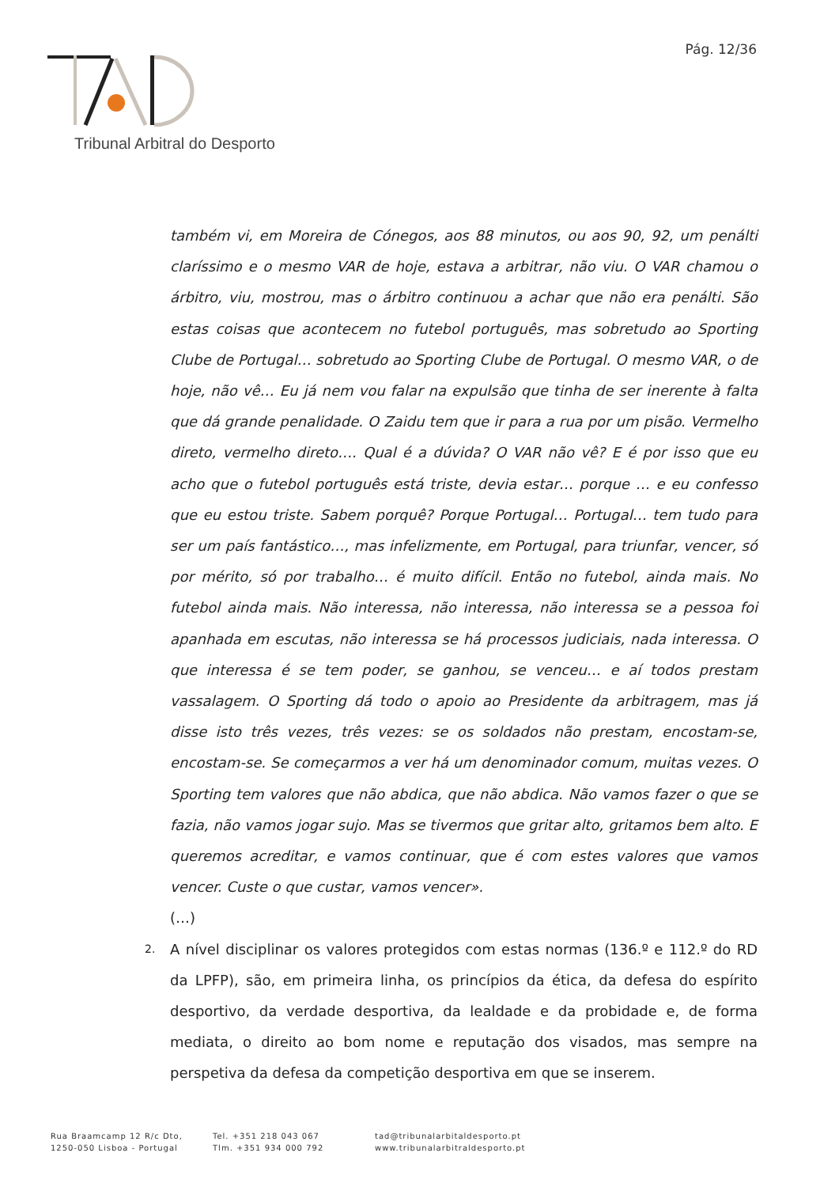Pág. 12/36
Tribunal Arbitral do Desporto
também vi, em Moreira de Cónegos, aos 88 minutos, ou aos 90, 92, um penálti claríssimo e o mesmo VAR de hoje, estava a arbitrar, não viu. O VAR chamou o árbitro, viu, mostrou, mas o árbitro continuou a achar que não era penálti. São estas coisas que acontecem no futebol português, mas sobretudo ao Sporting Clube de Portugal… sobretudo ao Sporting Clube de Portugal. O mesmo VAR, o de hoje, não vê… Eu já nem vou falar na expulsão que tinha de ser inerente à falta que dá grande penalidade. O Zaidu tem que ir para a rua por um pisão. Vermelho direto, vermelho direto…. Qual é a dúvida? O VAR não vê? E é por isso que eu acho que o futebol português está triste, devia estar… porque … e eu confesso que eu estou triste. Sabem porquê? Porque Portugal… Portugal… tem tudo para ser um país fantástico…, mas infelizmente, em Portugal, para triunfar, vencer, só por mérito, só por trabalho… é muito difícil. Então no futebol, ainda mais. No futebol ainda mais. Não interessa, não interessa, não interessa se a pessoa foi apanhada em escutas, não interessa se há processos judiciais, nada interessa. O que interessa é se tem poder, se ganhou, se venceu… e aí todos prestam vassalagem. O Sporting dá todo o apoio ao Presidente da arbitragem, mas já disse isto três vezes, três vezes: se os soldados não prestam, encostam-se, encostam-se. Se começarmos a ver há um denominador comum, muitas vezes. O Sporting tem valores que não abdica, que não abdica. Não vamos fazer o que se fazia, não vamos jogar sujo. Mas se tivermos que gritar alto, gritamos bem alto. E queremos acreditar, e vamos continuar, que é com estes valores que vamos vencer. Custe o que custar, vamos vencer».
(…)
2.
A nível disciplinar os valores protegidos com estas normas (136.º e 112.º do RD da LPFP), são, em primeira linha, os princípios da ética, da defesa do espírito desportivo, da verdade desportiva, da lealdade e da probidade e, de forma mediata, o direito ao bom nome e reputação dos visados, mas sempre na perspetiva da defesa da competição desportiva em que se inserem.
Rua Braamcamp 12 R/c Dto,
1250-050 Lisboa - Portugal
Tel. +351 218 043 067
Tlm. +351 934 000 792
tad@tribunalarbitaldesporto.pt
www.tribunalarbitraldesporto.pt